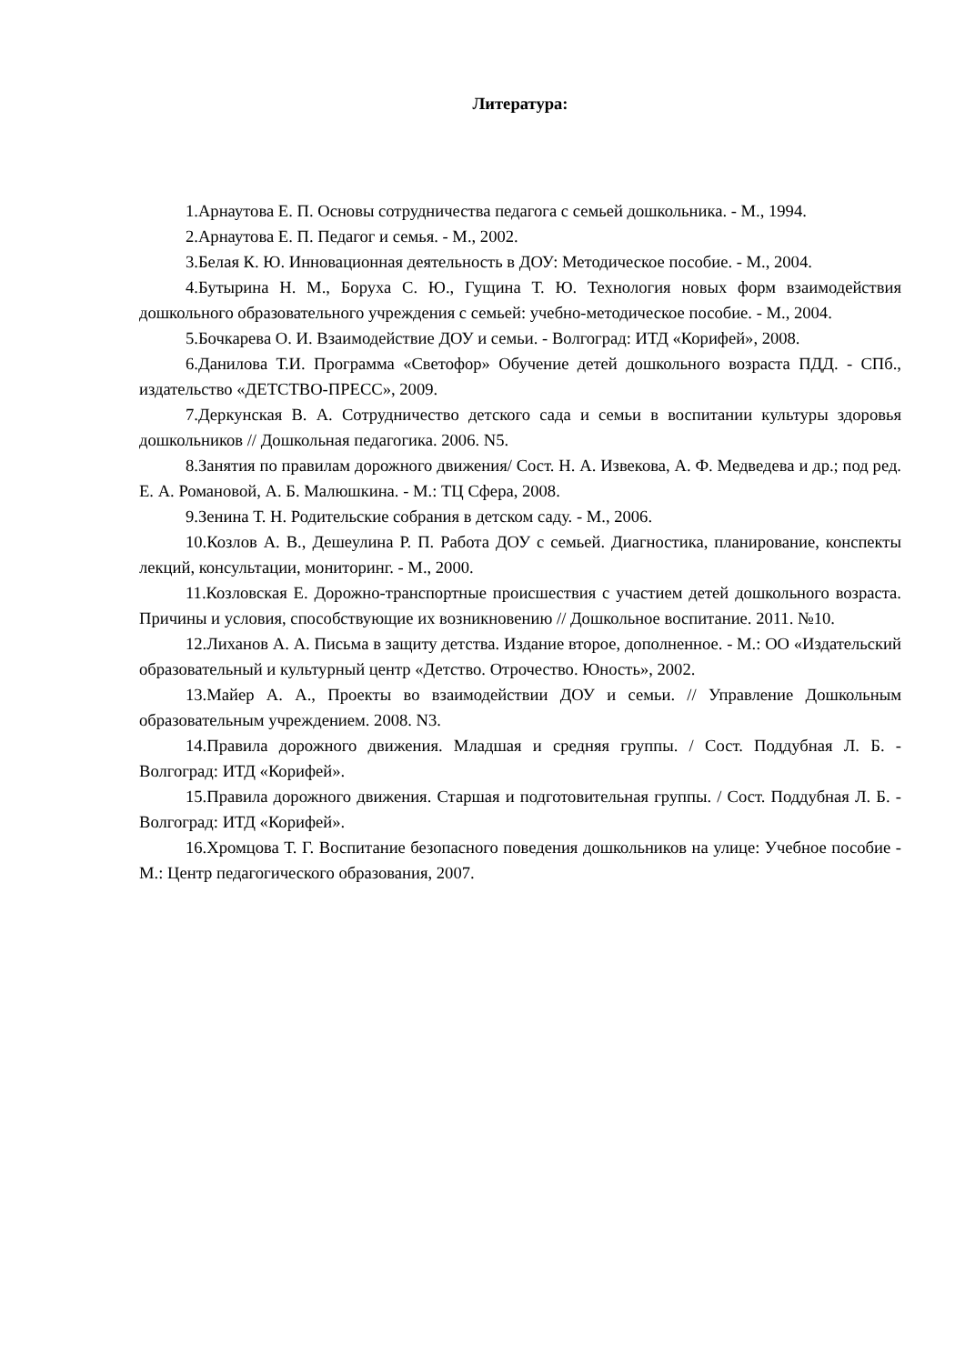Литература:
1.Арнаутова Е. П. Основы сотрудничества педагога с семьей дошкольника. - М., 1994.
2.Арнаутова Е. П. Педагог и семья. - М., 2002.
3.Белая К. Ю. Инновационная деятельность в ДОУ: Методическое пособие. - М., 2004.
4.Бутырина Н. М., Боруха С. Ю., Гущина Т. Ю. Технология новых форм взаимодействия дошкольного образовательного учреждения с семьей: учебно-методическое пособие. - М., 2004.
5.Бочкарева О. И. Взаимодействие ДОУ и семьи. - Волгоград: ИТД «Корифей», 2008.
6.Данилова Т.И. Программа «Светофор» Обучение детей дошкольного возраста ПДД. - СПб., издательство «ДЕТСТВО-ПРЕСС», 2009.
7.Деркунская В. А. Сотрудничество детского сада и семьи в воспитании культуры здоровья дошкольников // Дошкольная педагогика. 2006. N5.
8.Занятия по правилам дорожного движения/ Сост. Н. А. Извекова, А. Ф. Медведева и др.; под ред. Е. А. Романовой, А. Б. Малюшкина. - М.: ТЦ Сфера, 2008.
9.Зенина Т. Н. Родительские собрания в детском саду. - М., 2006.
10.Козлов А. В., Дешеулина Р. П. Работа ДОУ с семьей. Диагностика, планирование, конспекты лекций, консультации, мониторинг. - М., 2000.
11.Козловская Е. Дорожно-транспортные происшествия с участием детей дошкольного возраста. Причины и условия, способствующие их возникновению // Дошкольное воспитание. 2011. №10.
12.Лиханов А. А. Письма в защиту детства. Издание второе, дополненное. - М.: ОО «Издательский образовательный и культурный центр «Детство. Отрочество. Юность», 2002.
13.Майер А. А., Проекты во взаимодействии ДОУ и семьи. // Управление Дошкольным образовательным учреждением. 2008. N3.
14.Правила дорожного движения. Младшая и средняя группы. / Сост. Поддубная Л. Б. - Волгоград: ИТД «Корифей».
15.Правила дорожного движения. Старшая и подготовительная группы. / Сост. Поддубная Л. Б. - Волгоград: ИТД «Корифей».
16.Хромцова Т. Г. Воспитание безопасного поведения дошкольников на улице: Учебное пособие - М.: Центр педагогического образования, 2007.